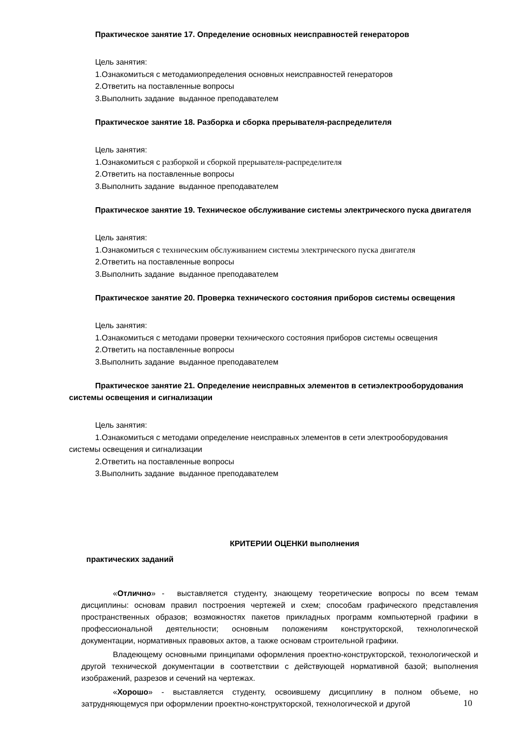Практическое занятие 17. Определение основных неисправностей генераторов
Цель занятия:
1.Ознакомиться с методамиопределения основных неисправностей генераторов
2.Ответить на поставленные вопросы
3.Выполнить задание выданное преподавателем
Практическое занятие 18. Разборка и сборка прерывателя-распределителя
Цель занятия:
1.Ознакомиться с разборкой и сборкой прерывателя-распределителя
2.Ответить на поставленные вопросы
3.Выполнить задание выданное преподавателем
Практическое занятие 19. Техническое обслуживание системы электрического пуска двигателя
Цель занятия:
1.Ознакомиться с техническим обслуживанием системы электрического пуска двигателя
2.Ответить на поставленные вопросы
3.Выполнить задание выданное преподавателем
Практическое занятие 20. Проверка технического состояния приборов системы освещения
Цель занятия:
1.Ознакомиться с методами проверки технического состояния приборов системы освещения
2.Ответить на поставленные вопросы
3.Выполнить задание выданное преподавателем
Практическое занятие 21. Определение неисправных элементов в сетиэлектрооборудования системы освещения и сигнализации
Цель занятия:
1.Ознакомиться с методами определение неисправных элементов в сети электрооборудования системы освещения и сигнализации
2.Ответить на поставленные вопросы
3.Выполнить задание выданное преподавателем
КРИТЕРИИ ОЦЕНКИ выполнения
практических заданий
«Отлично» - выставляется студенту, знающему теоретические вопросы по всем темам дисциплины: основам правил построения чертежей и схем; способам графического представления пространственных образов; возможностях пакетов прикладных программ компьютерной графики в профессиональной деятельности; основным положениям конструкторской, технологической документации, нормативных правовых актов, а также основам строительной графики.
Владеющему основными принципами оформления проектно-конструкторской, технологической и другой технической документации в соответствии с действующей нормативной базой; выполнения изображений, разрезов и сечений на чертежах.
«Хорошо» - выставляется студенту, освоившему дисциплину в полном объеме, но затрудняющемуся при оформлении проектно-конструкторской, технологической и другой
10